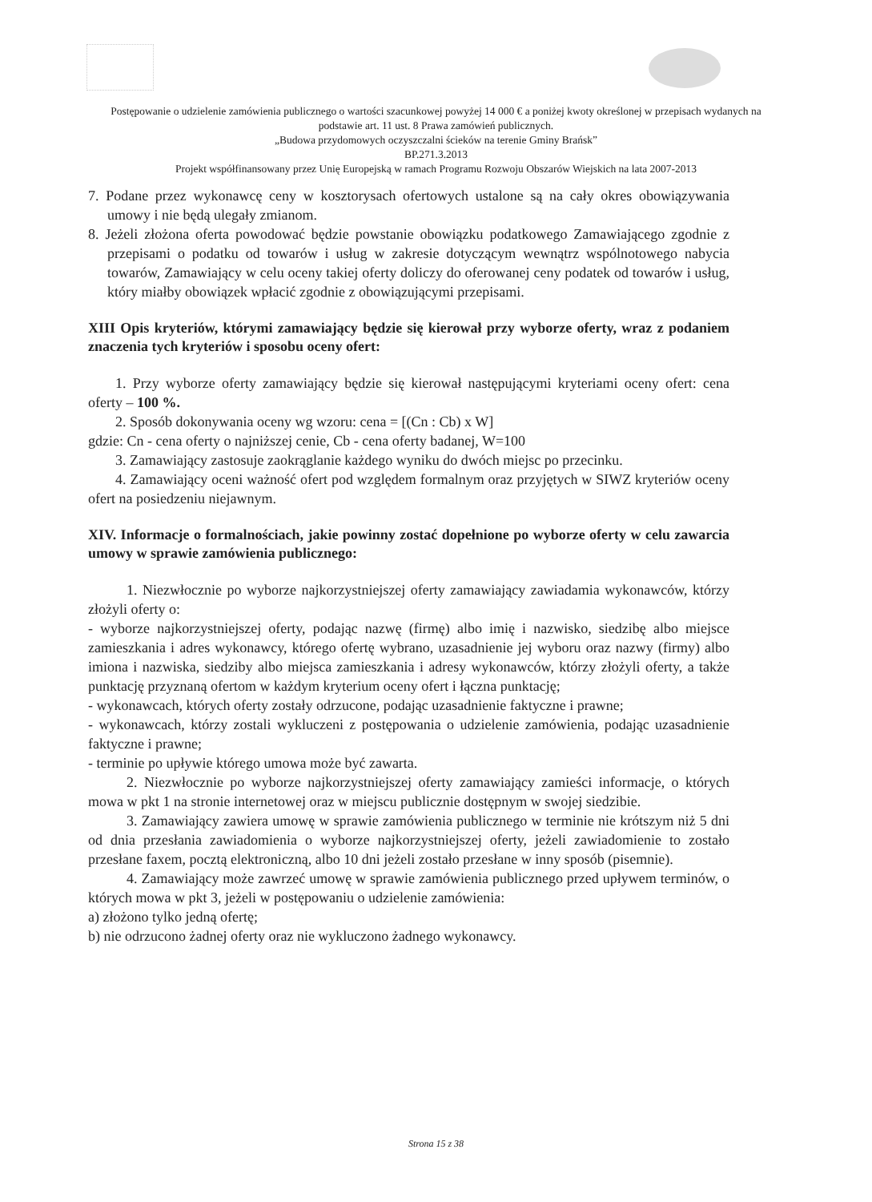Postępowanie o udzielenie zamówienia publicznego o wartości szacunkowej powyżej 14 000 € a poniżej kwoty określonej w przepisach wydanych na podstawie art. 11 ust. 8 Prawa zamówień publicznych.
„Budowa przydomowych oczyszczalni ścieków na terenie Gminy Brańsk”
BP.271.3.2013
Projekt współfinansowany przez Unię Europejską w ramach Programu Rozwoju Obszarów Wiejskich na lata 2007-2013
7. Podane przez wykonawcę ceny w kosztorysach ofertowych ustalone są na cały okres obowiązywania umowy i nie będą ulegały zmianom.
8. Jeżeli złożona oferta powodować będzie powstanie obowiązku podatkowego Zamawiającego zgodnie z przepisami o podatku od towarów i usług w zakresie dotyczącym wewnątrz wspólnotowego nabycia towarów, Zamawiający w celu oceny takiej oferty doliczy do oferowanej ceny podatek od towarów i usług, który miałby obowiązek wpłacić zgodnie z obowiązującymi przepisami.
XIII Opis kryteriów, którymi zamawiający będzie się kierował przy wyborze oferty, wraz z podaniem znaczenia tych kryteriów i sposobu oceny ofert:
1. Przy wyborze oferty zamawiający będzie się kierował następującymi kryteriami oceny ofert: cena oferty – 100 %.
2. Sposób dokonywania oceny wg wzoru: cena = [(Cn : Cb) x W]
gdzie: Cn - cena oferty o najniższej cenie, Cb - cena oferty badanej, W=100
3. Zamawiający zastosuje zaokrąglanie każdego wyniku do dwóch miejsc po przecinku.
4. Zamawiający oceni ważność ofert pod względem formalnym oraz przyjętych w SIWZ kryteriów oceny ofert na posiedzeniu niejawnym.
XIV. Informacje o formalnościach, jakie powinny zostać dopełnione po wyborze oferty w celu zawarcia umowy w sprawie zamówienia publicznego:
1. Niezwłocznie po wyborze najkorzystniejszej oferty zamawiający zawiadamia wykonawców, którzy złożyli oferty o:
- wyborze najkorzystniejszej oferty, podając nazwę (firmę) albo imię i nazwisko, siedzibę albo miejsce zamieszkania i adres wykonawcy, którego ofertę wybrano, uzasadnienie jej wyboru oraz nazwy (firmy) albo imiona i nazwiska, siedziby albo miejsca zamieszkania i adresy wykonawców, którzy złożyli oferty, a także punktację przyznaną ofertom w każdym kryterium oceny ofert i łączna punktację;
- wykonawcach, których oferty zostały odrzucone, podając uzasadnienie faktyczne i prawne;
- wykonawcach, którzy zostali wykluczeni z postępowania o udzielenie zamówienia, podając uzasadnienie faktyczne i prawne;
- terminie po upływie którego umowa może być zawarta.
2. Niezwłocznie po wyborze najkorzystniejszej oferty zamawiający zamieści informacje, o których mowa w pkt 1 na stronie internetowej oraz w miejscu publicznie dostępnym w swojej siedzibie.
3. Zamawiający zawiera umowę w sprawie zamówienia publicznego w terminie nie krótszym niż 5 dni od dnia przesłania zawiadomienia o wyborze najkorzystniejszej oferty, jeżeli zawiadomienie to zostało przesłane faxem, pocztą elektroniczną, albo 10 dni jeżeli zostało przesłane w inny sposób (pisemnie).
4. Zamawiający może zawrzeć umowę w sprawie zamówienia publicznego przed upływem terminów, o których mowa w pkt 3, jeżeli w postępowaniu o udzielenie zamówienia:
a) złożono tylko jedną ofertę;
b) nie odrzucono żadnej oferty oraz nie wykluczono żadnego wykonawcy.
Strona 15 z 38